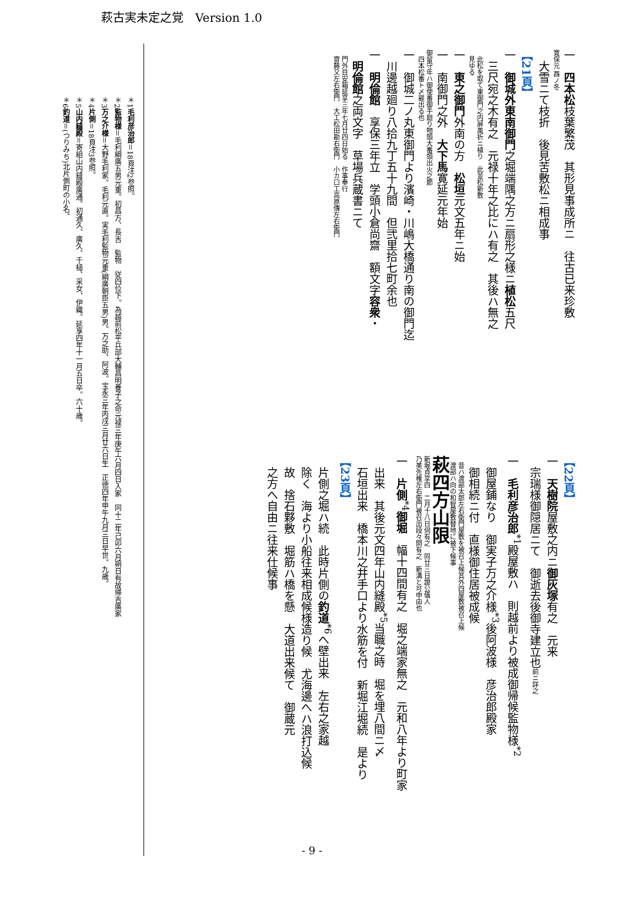萩古実未定之覚　Version 1.0
一　四本松枝葉繁茂　其形見事成所ニ　往古已来珍敷
寛保元 酉ノ冬
　大雪ニて枝折　後見苦敷松ニ相成事
【21頁】
一　御城外東南御門之堀端隅之方ニ扇形之様ニ植松五尺
　三尺宛之木有之　元禄十年之比にハ有之　其後ハ無之
　此松を取て東御門之内屏風折ニ植り　此並松新敷
　見ゆる
一　東之御門外南の方　松垣元文五年ニ始
一　南御門之外　大下馬寛延元年始
御留守年ハ御使番御手廻り物頭大番頭出火之節
　四本松番ト〆罷出る也
一　御城二ノ丸東御門より濱崎・川嶋大橋通り南の御門迄
　川邊越廻り八拾九丁五十九間　但弐里拾七町余也
一　明倫館　享保三年立　学頭小倉尚齋　額文字容衆・
　明倫館之両文字　草場兵蔵書ニて
　門外目安箱延享三年七月廿四日始る　作事奉行
　齋藤又左右衛門　大工松田勘右衛門　小カ口工高原傳左右衛門
【22頁】
一　天樹院屋敷之内ニ御灰塚有之　元来
　宗瑞様御隠居ニて　御逝去後御寺建立也前ニ詳之
一　毛利彦治郎<sup>*1</sup>殿屋敷ハ　則越前より被成御帰候監物様<sup>*2</sup>
　御屋鋪なり　御実子万之介様<sup>*3</sup>後阿波様　彦治郎殿家
　御相続ニ付　直様御住居被成候
　昔ハ渡部太郎左右衛門屋敷を被召上候其外四屋敷被召上候
　渡部ハ向の和智屋敷替地に被下候事
萩四方山限
新堀貞享四　二月十八日伺有之　同廿三日證公儀人
乃美先権左右衛門被召出段々問有之　新溝と可申由也
一　片側<sup>*4</sup>御堀　幅十四間有之　堀之端家無之　元和八年より町家
　出来　其後元文四年山内縫殿<sup>*5</sup>当職之時　堀を埋八間ニ〆
　石垣出来　橋本川之井手口より水筋を付　新堀江堀続　是より
【23頁】
　片側之堀ハ続　此時片側の釣道<sup>*6</sup>へ壁出来　左右之家越
　除く　海より小船往来相成候様造り候　尤海邊へハ浪打込候
　故　捨石夥敷　堀筋ハ橋を懸　大道出来候て　御蔵元
　之方へ自由ニ往来仕候事
＊1毛利彦治郎＝18頁注2参照。
＊2監物様＝毛利綱廣五男元重。初昌方、長吉　監物　従四位下。為越前松平兵部大輔昌明養子之命元禄三年庚午六月四日入家　同十二年己卯六月朔日有故帰吉廣家
＊3万之介様＝大野毛利家。毛利元直。実毛利監物元重(綱廣朝臣五男)男。万之助、阿波。宝永三年丙戌三月廿六日生　正徳四年甲午九月三日早世。九歳。
＊4片側＝18頁注3参照。
＊5山内縫殿＝寄組山内縫殿廣通。初通久、廣久、千槌、采女、伊織。延享四年十一月五日卒。六十歳。
＊6釣道＝(つりみち)北片側町の小名。
- 9 -